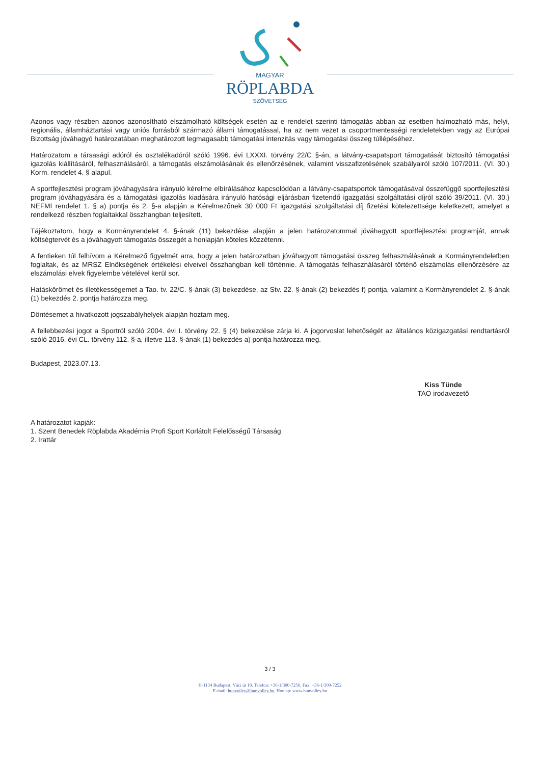MAGYAR
RÖPLABDA
SZÖVETSÉG
Azonos vagy részben azonos azonosítható elszámolható költségek esetén az e rendelet szerinti támogatás abban az esetben halmozható más, helyi, regionális, államháztartási vagy uniós forrásból származó állami támogatással, ha az nem vezet a csoportmentességi rendeletekben vagy az Európai Bizottság jóváhagyó határozatában meghatározott legmagasabb támogatási intenzitás vagy támogatási összeg túllépéséhez.
Határozatom a társasági adóról és osztalékadóról szóló 1996. évi LXXXI. törvény 22/C §-án, a látvány-csapatsport támogatását biztosító támogatási igazolás kiállításáról, felhasználásáról, a támogatás elszámolásának és ellenőrzésének, valamint visszafizetésének szabályairól szóló 107/2011. (VI. 30.) Korm. rendelet 4. § alapul.
A sportfejlesztési program jóváhagyására irányuló kérelme elbírálásához kapcsolódóan a látvány-csapatsportok támogatásával összefüggő sportfejlesztési program jóváhagyására és a támogatási igazolás kiadására irányuló hatósági eljárásban fizetendő igazgatási szolgáltatási díjról szóló 39/2011. (VI. 30.) NEFMI rendelet 1. § a) pontja és 2. §-a alapján a Kérelmezőnek 30 000 Ft igazgatási szolgáltatási díj fizetési kötelezettsége keletkezett, amelyet a rendelkező részben foglaltakkal összhangban teljesített.
Tájékoztatom, hogy a Kormányrendelet 4. §-ának (11) bekezdése alapján a jelen határozatommal jóváhagyott sportfejlesztési programját, annak költségtervét és a jóváhagyott támogatás összegét a honlapján köteles közzétenni.
A fentieken túl felhívom a Kérelmező figyelmét arra, hogy a jelen határozatban jóváhagyott támogatási összeg felhasználásának a Kormányrendeletben foglaltak, és az MRSZ Elnökségének értékelési elveivel összhangban kell történnie. A támogatás felhasználásáról történő elszámolás ellenőrzésére az elszámolási elvek figyelembe vételével kerül sor.
Hatáskörömet és illetékességemet a Tao. tv. 22/C. §-ának (3) bekezdése, az Stv. 22. §-ának (2) bekezdés f) pontja, valamint a Kormányrendelet 2. §-ának (1) bekezdés 2. pontja határozza meg.
Döntésemet a hivatkozott jogszabályhelyek alapján hoztam meg.
A fellebbezési jogot a Sportról szóló 2004. évi I. törvény 22. § (4) bekezdése zárja ki. A jogorvoslat lehetőségét az általános közigazgatási rendtartásról szóló 2016. évi CL. törvény 112. §-a, illetve 113. §-ának (1) bekezdés a) pontja határozza meg.
Budapest, 2023.07.13.
Kiss Tünde
TAO irodavezető
A határozatot kapják:
1. Szent Benedek Röplabda Akadémia Profi Sport Korlátolt Felelősségű Társaság
2. Irattár
3 / 3
H-1134 Budapest, Váci út 19. Telefon: +36-1/300-7250, Fax: +36-1/300-7252
E-mail: hunvolley@hunvolley.hu, Honlap: www.hunvolley.hu